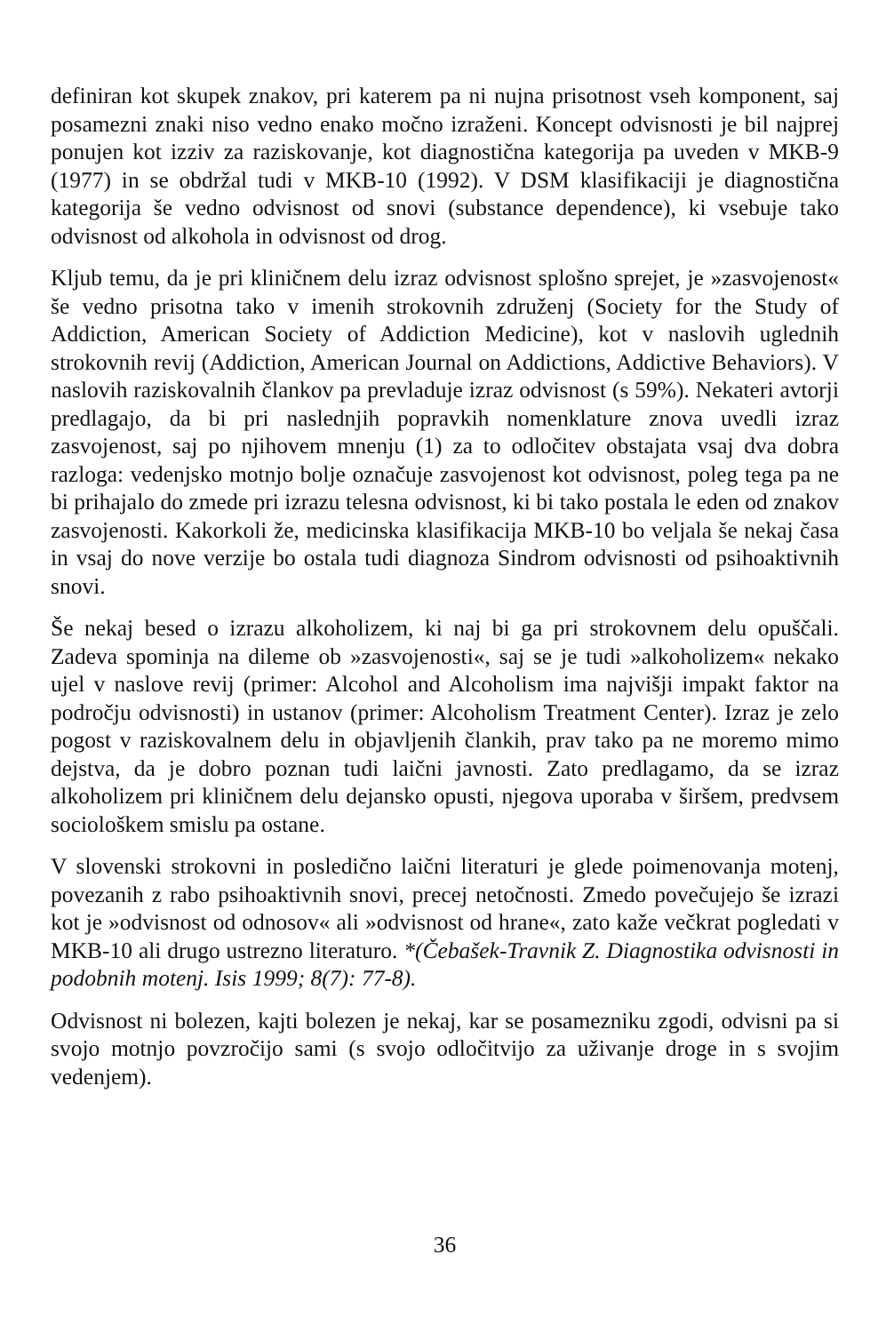definiran kot skupek znakov, pri katerem pa ni nujna prisotnost vseh komponent, saj posamezni znaki niso vedno enako močno izraženi. Koncept odvisnosti je bil najprej ponujen kot izziv za raziskovanje, kot diagnostična kategorija pa uveden v MKB-9 (1977) in se obdržal tudi v MKB-10 (1992). V DSM klasifikaciji je diagnostična kategorija še vedno odvisnost od snovi (substance dependence), ki vsebuje tako odvisnost od alkohola in odvisnost od drog.
Kljub temu, da je pri kliničnem delu izraz odvisnost splošno sprejet, je »zasvojenost« še vedno prisotna tako v imenih strokovnih združenj (Society for the Study of Addiction, American Society of Addiction Medicine), kot v naslovih uglednih strokovnih revij (Addiction, American Journal on Addictions, Addictive Behaviors). V naslovih raziskovalnih člankov pa prevladuje izraz odvisnost (s 59%). Nekateri avtorji predlagajo, da bi pri naslednjih popravkih nomenklature znova uvedli izraz zasvojenost, saj po njihovem mnenju (1) za to odločitev obstajata vsaj dva dobra razloga: vedenjsko motnjo bolje označuje zasvojenost kot odvisnost, poleg tega pa ne bi prihajalo do zmede pri izrazu telesna odvisnost, ki bi tako postala le eden od znakov zasvojenosti. Kakorkoli že, medicinska klasifikacija MKB-10 bo veljala še nekaj časa in vsaj do nove verzije bo ostala tudi diagnoza Sindrom odvisnosti od psihoaktivnih snovi.
Še nekaj besed o izrazu alkoholizem, ki naj bi ga pri strokovnem delu opuščali. Zadeva spominja na dileme ob »zasvojenosti«, saj se je tudi »alkoholizem« nekako ujel v naslove revij (primer: Alcohol and Alcoholism ima najvišji impakt faktor na področju odvisnosti) in ustanov (primer: Alcoholism Treatment Center). Izraz je zelo pogost v raziskovalnem delu in objavljenih člankih, prav tako pa ne moremo mimo dejstva, da je dobro poznan tudi laični javnosti. Zato predlagamo, da se izraz alkoholizem pri kliničnem delu dejansko opusti, njegova uporaba v širšem, predvsem sociološkem smislu pa ostane.
V slovenski strokovni in posledično laični literaturi je glede poimenovanja motenj, povezanih z rabo psihoaktivnih snovi, precej netočnosti. Zmedo povečujejo še izrazi kot je »odvisnost od odnosov« ali »odvisnost od hrane«, zato kaže večkrat pogledati v MKB-10 ali drugo ustrezno literaturo. *(Čebašek-Travnik Z. Diagnostika odvisnosti in podobnih motenj. Isis 1999; 8(7): 77-8).
Odvisnost ni bolezen, kajti bolezen je nekaj, kar se posamezniku zgodi, odvisni pa si svojo motnjo povzročijo sami (s svojo odločitvijo za uživanje droge in s svojim vedenjem).
36